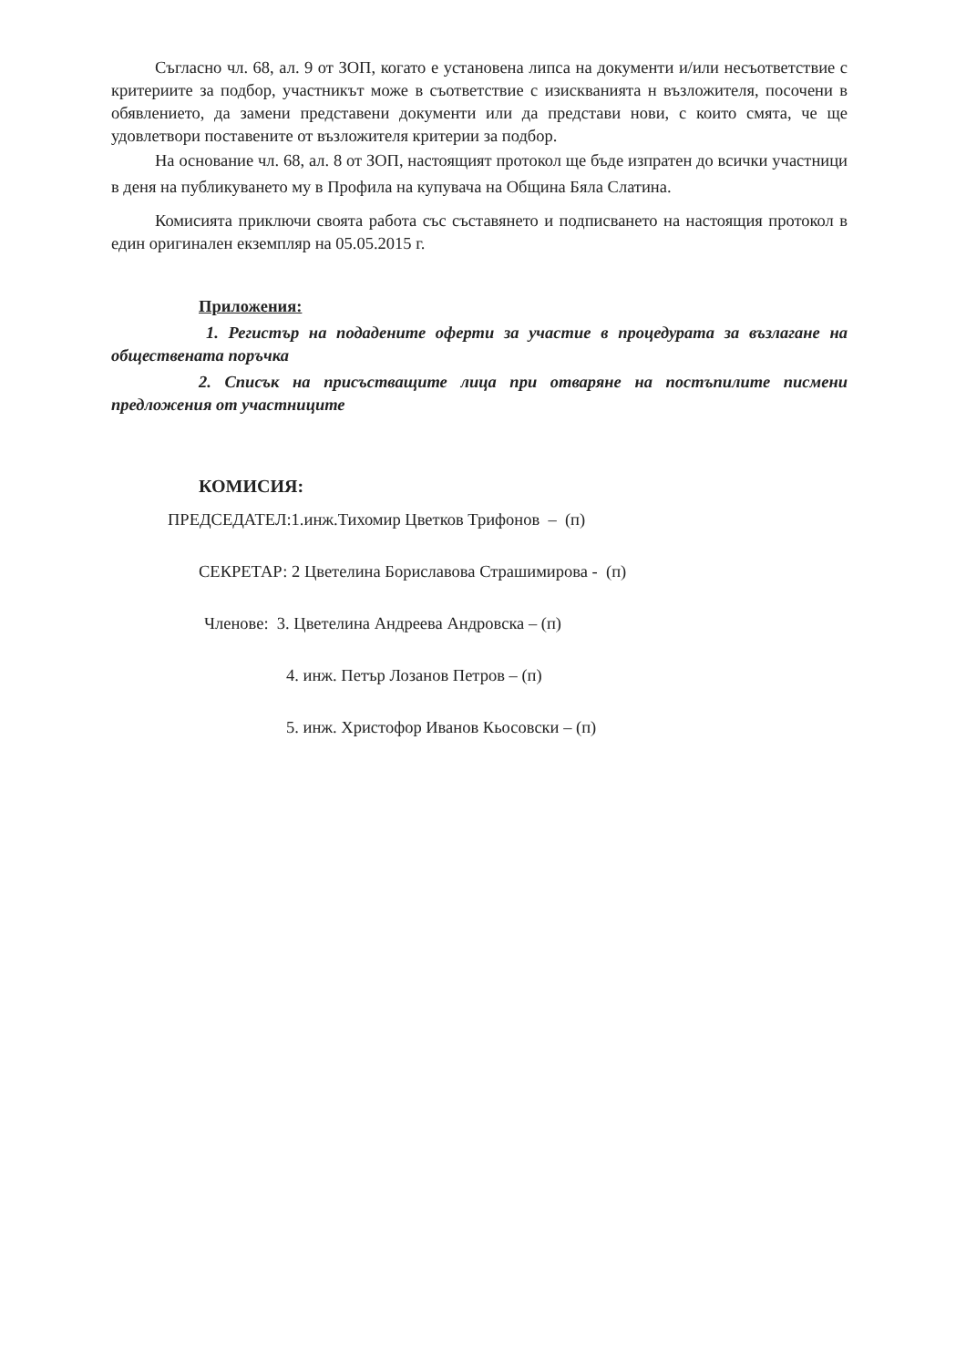Съгласно чл. 68, ал. 9 от ЗОП, когато е установена липса на документи и/или несъответствие с критериите за подбор, участникът може в съответствие с изискванията н възложителя, посочени в обявлението, да замени представени документи или да представи нови, с които смята, че ще удовлетвори поставените от възложителя критерии за подбор.
На основание чл. 68, ал. 8 от ЗОП, настоящият протокол ще бъде изпратен до всички участници в деня на публикуването му в Профила на купувача на Община Бяла Слатина.
Комисията приключи своята работа със съставянето и подписването на настоящия протокол в един оригинален екземпляр на 05.05.2015 г.
Приложения:
1. Регистър на подадените оферти за участие в процедурата за възлагане на обществената поръчка
2. Списък на присъстващите лица при отваряне на постъпилите писмени предложения от участниците
КОМИСИЯ:
ПРЕДСЕДАТЕЛ:1.инж.Тихомир Цветков Трифонов – (п)
СЕКРЕТАР: 2 Цветелина Бориславова Страшимирова - (п)
Членове: 3. Цветелина Андреева Андровска – (п)
4. инж. Петър Лозанов Петров – (п)
5. инж. Христофор Иванов Кьосовски – (п)